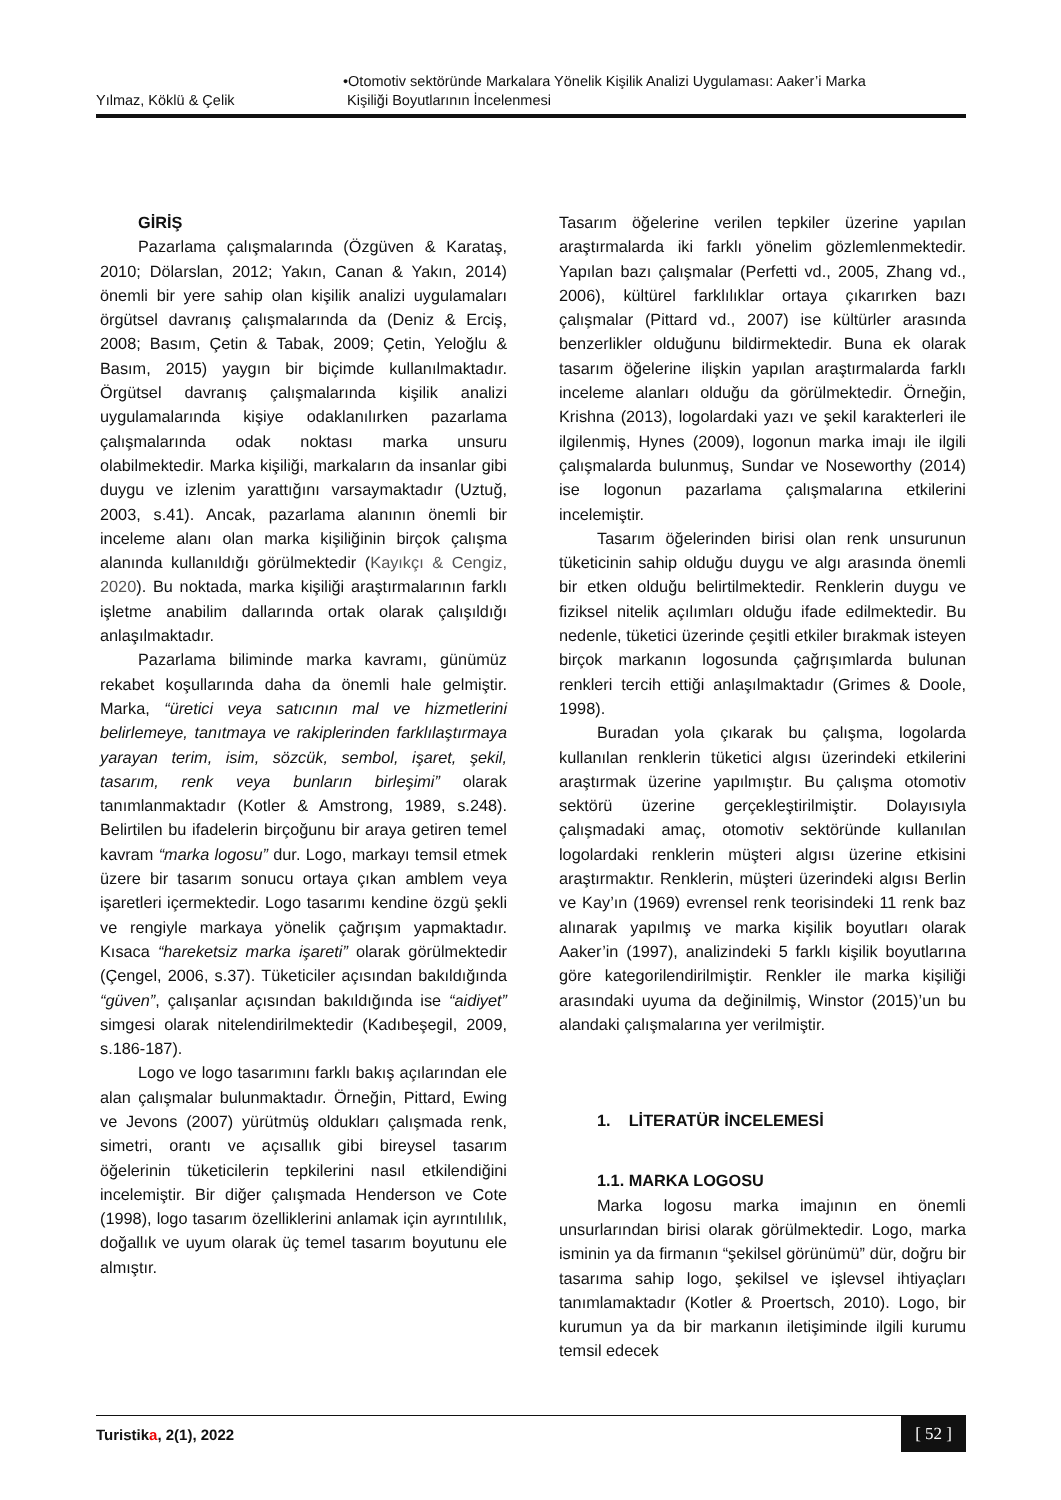Yılmaz, Köklü & Çelik •Otomotiv sektöründe Markalara Yönelik Kişilik Analizi Uygulaması: Aaker’i Marka
Kişiliği Boyutlarının İncelenmesi
GİRİŞ
Pazarlama çalışmalarında (Özgüven & Karataş, 2010; Dölarslan, 2012; Yakın, Canan & Yakın, 2014) önemli bir yere sahip olan kişilik analizi uygulamaları örgütsel davranış çalışmalarında da (Deniz & Erciş, 2008; Basım, Çetin & Tabak, 2009; Çetin, Yeloğlu & Basım, 2015) yaygın bir biçimde kullanılmaktadır. Örgütsel davranış çalışmalarında kişilik analizi uygulamalarında kişiye odaklanılırken pazarlama çalışmalarında odak noktası marka unsuru olabilmektedir. Marka kişiliği, markaların da insanlar gibi duygu ve izlenim yarattığını varsaymaktadır (Uztuğ, 2003, s.41). Ancak, pazarlama alanının önemli bir inceleme alanı olan marka kişiliğinin birçok çalışma alanında kullanıldığı görülmektedir (Kayıkçı & Cengiz, 2020). Bu noktada, marka kişiliği araştırmalarının farklı işletme anabilim dallarında ortak olarak çalışıldığı anlaşılmaktadır.
Pazarlama biliminde marka kavramı, günümüz rekabet koşullarında daha da önemli hale gelmiştir. Marka, “üretici veya satıcının mal ve hizmetlerini belirlemeye, tanıtmaya ve rakiplerinden farklılaştırmaya yarayan terim, isim, sözcük, sembol, işaret, şekil, tasarım, renk veya bunların birleşimi” olarak tanımlanmaktadır (Kotler & Amstrong, 1989, s.248). Belirtilen bu ifadelerin birçoğunu bir araya getiren temel kavram “marka logosu” dur. Logo, markayı temsil etmek üzere bir tasarım sonucu ortaya çıkan amblem veya işaretleri içermektedir. Logo tasarımı kendine özgü şekli ve rengiyle markaya yönelik çağrışım yapmaktadır. Kısaca “hareketsiz marka işareti” olarak görülmektedir (Çengel, 2006, s.37). Tüketiciler açısından bakıldığında “güven”, çalışanlar açısından bakıldığında ise “aidiyet” simgesi olarak nitelendirilmektedir (Kadıbeşegil, 2009, s.186-187).
Logo ve logo tasarımını farklı bakış açılarından ele alan çalışmalar bulunmaktadır. Örneğin, Pittard, Ewing ve Jevons (2007) yürütmüş oldukları çalışmada renk, simetri, orantı ve açısallık gibi bireysel tasarım öğelerinin tüketicilerin tepkilerini nasıl etkilendiğini incelemiştir. Bir diğer çalışmada Henderson ve Cote (1998), logo tasarım özelliklerini anlamak için ayrıntılılık, doğallık ve uyum olarak üç temel tasarım boyutunu ele almıştır.
Tasarım öğelerine verilen tepkiler üzerine yapılan araştırmalarda iki farklı yönelim gözlemlenmektedir. Yapılan bazı çalışmalar (Perfetti vd., 2005, Zhang vd., 2006), kültürel farklılıklar ortaya çıkarırken bazı çalışmalar (Pittard vd., 2007) ise kültürler arasında benzerlikler olduğunu bildirmektedir. Buna ek olarak tasarım öğelerine ilişkin yapılan araştırmalarda farklı inceleme alanları olduğu da görülmektedir. Örneğin, Krishna (2013), logolardaki yazı ve şekil karakterleri ile ilgilenmiş, Hynes (2009), logonun marka imajı ile ilgili çalışmalarda bulunmuş, Sundar ve Noseworthy (2014) ise logonun pazarlama çalışmalarına etkilerini incelemiştir.
Tasarım öğelerinden birisi olan renk unsurunun tüketicinin sahip olduğu duygu ve algı arasında önemli bir etken olduğu belirtilmektedir. Renklerin duygu ve fiziksel nitelik açılımları olduğu ifade edilmektedir. Bu nedenle, tüketici üzerinde çeşitli etkiler bırakmak isteyen birçok markanın logosunda çağrışımlarda bulunan renkleri tercih ettiği anlaşılmaktadır (Grimes & Doole, 1998).
Buradan yola çıkarak bu çalışma, logolarda kullanılan renklerin tüketici algısı üzerindeki etkilerini araştırmak üzerine yapılmıştır. Bu çalışma otomotiv sektörü üzerine gerçekleştirilmiştir. Dolayısıyla çalışmadaki amaç, otomotiv sektöründe kullanılan logolardaki renklerin müşteri algısı üzerine etkisini araştırmaktır. Renklerin, müşteri üzerindeki algısı Berlin ve Kay’ın (1969) evrensel renk teorisindeki 11 renk baz alınarak yapılmış ve marka kişilik boyutları olarak Aaker’in (1997), analizindeki 5 farklı kişilik boyutlarına göre kategorilendirilmiştir. Renkler ile marka kişiliği arasındaki uyuma da değinilmiş, Winstor (2015)’un bu alandaki çalışmalarına yer verilmiştir.
1. LİTERATÜR İNCELEMESİ
1.1. MARKA LOGOSU
Marka logosu marka imajının en önemli unsurlarından birisi olarak görülmektedir. Logo, marka isminin ya da firmanın “şekilsel görünümü” dür, doğru bir tasarıma sahip logo, şekilsel ve işlevsel ihtiyaçları tanımlamaktadır (Kotler & Proertsch, 2010). Logo, bir kurumun ya da bir markanın iletişiminde ilgili kurumu temsil edecek
Turistika, 2(1), 2022 [ 52 ]